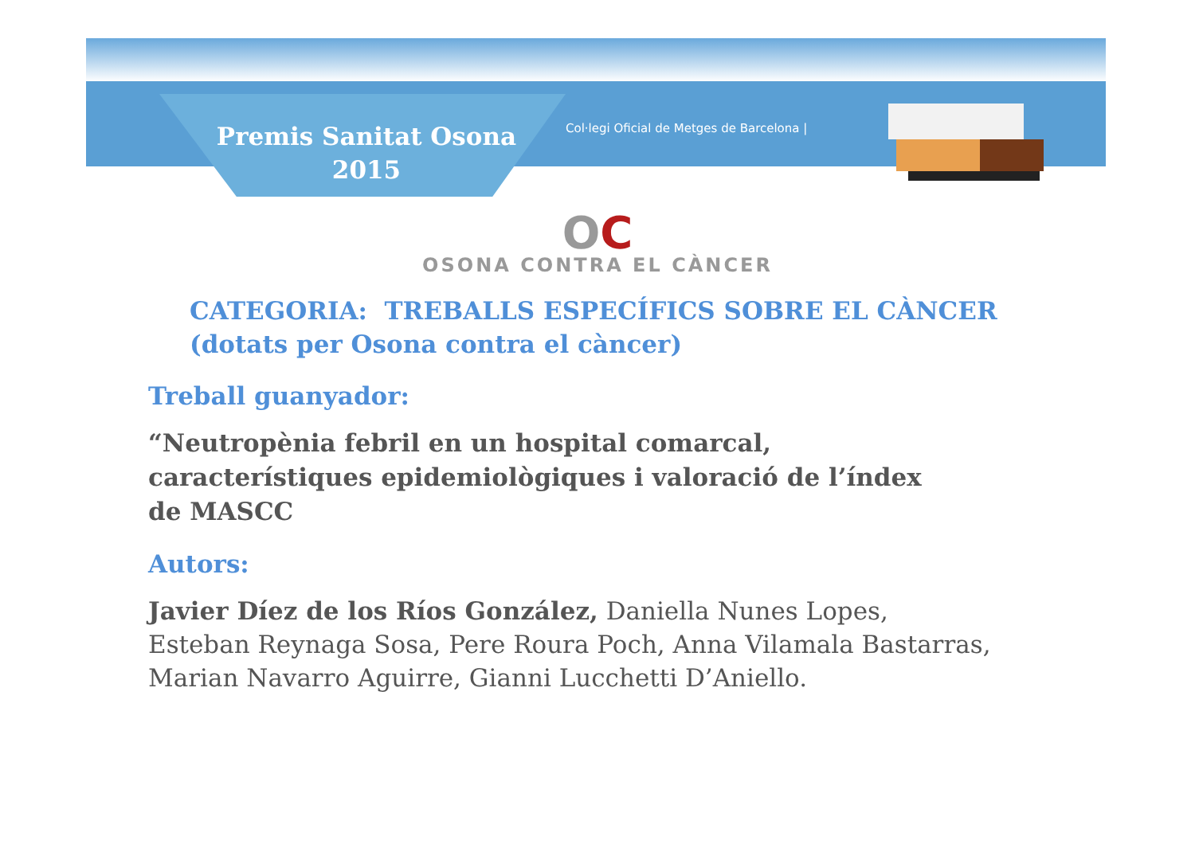Premis Sanitat Osona
2015
Col·legi Oficial de Metges de Barcelona |
OC
OSONA CONTRA EL CÀNCER
CATEGORIA: TREBALLS ESPECÍFICS SOBRE EL CÀNCER
(dotats per Osona contra el càncer)
Treball guanyador:
“Neutropènia febril en un hospital comarcal,
característiques epidemiològiques i valoració de l’índex
de MASCC
Autors:
Javier Díez de los Ríos González, Daniella Nunes Lopes,
Esteban Reynaga Sosa, Pere Roura Poch, Anna Vilamala Bastarras,
Marian Navarro Aguirre, Gianni Lucchetti D’Aniello.